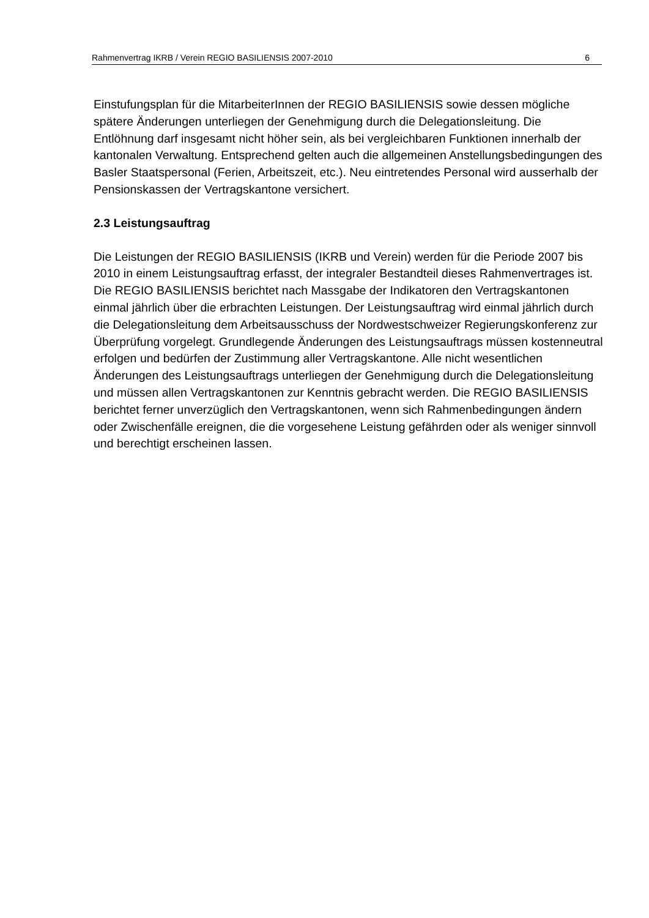Rahmenvertrag IKRB / Verein REGIO BASILIENSIS 2007-2010 6
Einstufungsplan für die MitarbeiterInnen der REGIO BASILIENSIS sowie dessen mögliche spätere Änderungen unterliegen der Genehmigung durch die Delegationsleitung. Die Entlöhnung darf insgesamt nicht höher sein, als bei vergleichbaren Funktionen innerhalb der kantonalen Verwaltung. Entsprechend gelten auch die allgemeinen Anstellungsbedingungen des Basler Staatspersonal (Ferien, Arbeitszeit, etc.). Neu eintretendes Personal wird ausserhalb der Pensionskassen der Vertragskantone versichert.
2.3 Leistungsauftrag
Die Leistungen der REGIO BASILIENSIS (IKRB und Verein) werden für die Periode 2007 bis 2010 in einem Leistungsauftrag erfasst, der integraler Bestandteil dieses Rahmenvertrages ist. Die REGIO BASILIENSIS berichtet nach Massgabe der Indikatoren den Vertragskantonen einmal jährlich über die erbrachten Leistungen. Der Leistungsauftrag wird einmal jährlich durch die Delegationsleitung dem Arbeitsausschuss der Nordwestschweizer Regierungskonferenz zur Überprüfung vorgelegt. Grundlegende Änderungen des Leistungsauftrags müssen kostenneutral erfolgen und bedürfen der Zustimmung aller Vertragskantone. Alle nicht wesentlichen Änderungen des Leistungsauftrags unterliegen der Genehmigung durch die Delegationsleitung und müssen allen Vertragskantonen zur Kenntnis gebracht werden. Die REGIO BASILIENSIS berichtet ferner unverzüglich den Vertragskantonen, wenn sich Rahmenbedingungen ändern oder Zwischenfälle ereignen, die die vorgesehene Leistung gefährden oder als weniger sinnvoll und berechtigt erscheinen lassen.